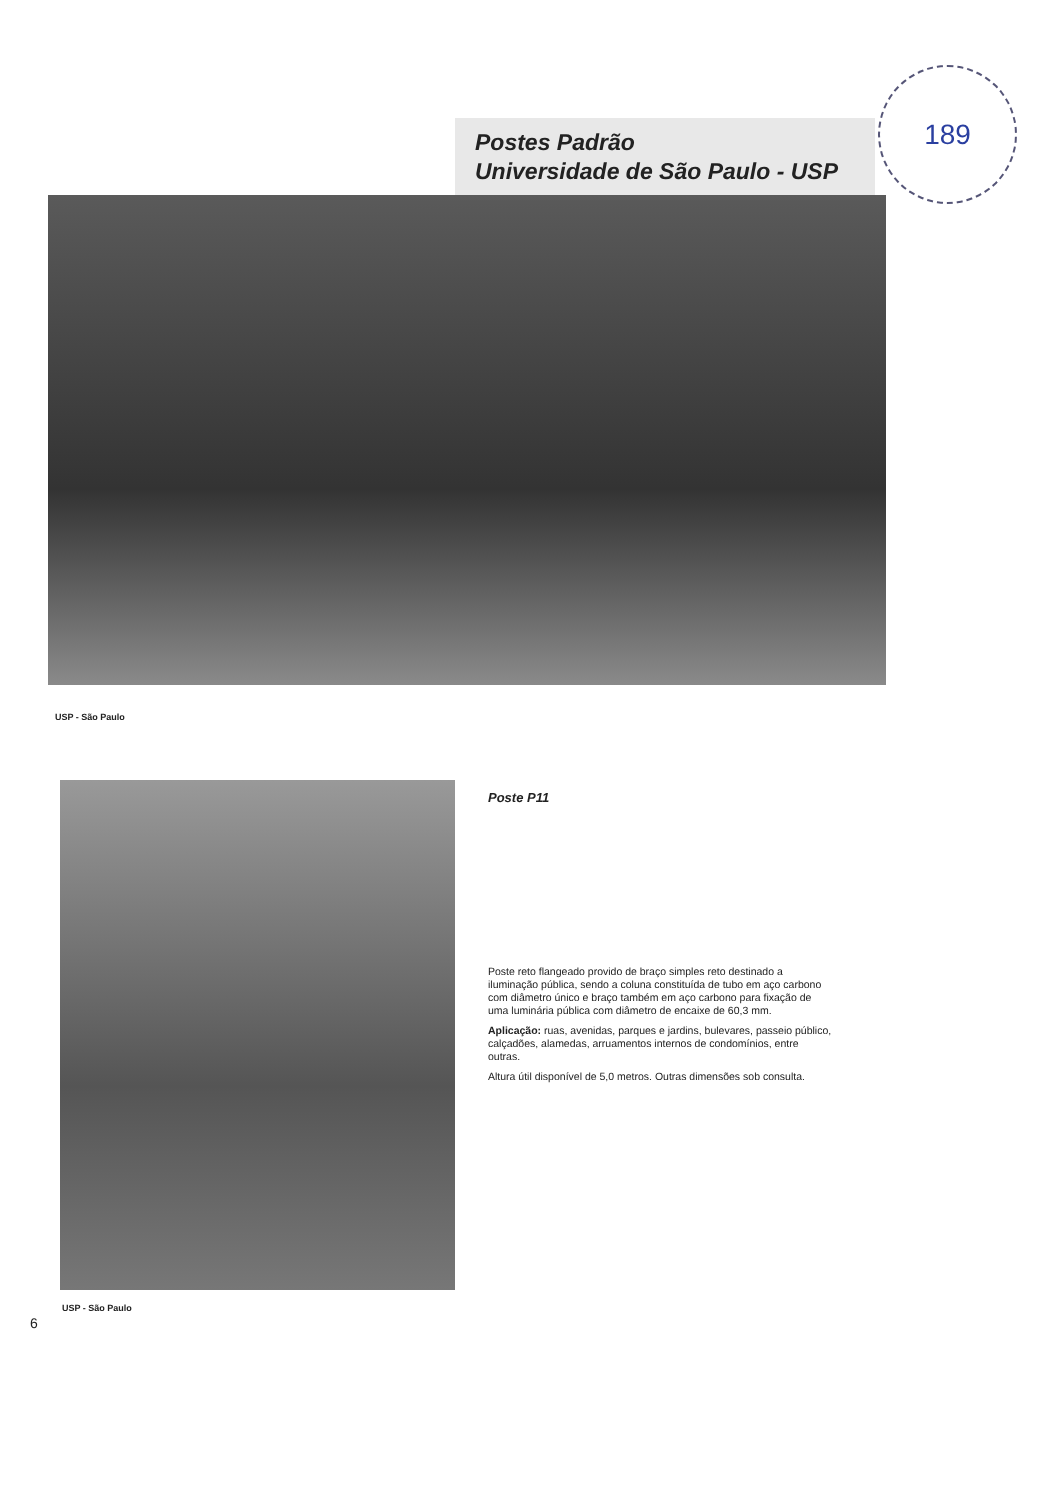189
Postes Padrão
Universidade de São Paulo - USP
USP - São Paulo
Poste P11
Poste reto flangeado provido de braço simples reto destinado a iluminação pública, sendo a coluna constituída de tubo em aço carbono com diâmetro único e braço também em aço carbono para fixação de uma luminária pública com diâmetro de encaixe de 60,3 mm.
Aplicação: ruas, avenidas, parques e jardins, bulevares, passeio público, calçadões, alamedas, arruamentos internos de condomínios, entre outras.
Altura útil disponível de 5,0 metros. Outras dimensões sob consulta.
USP - São Paulo
6